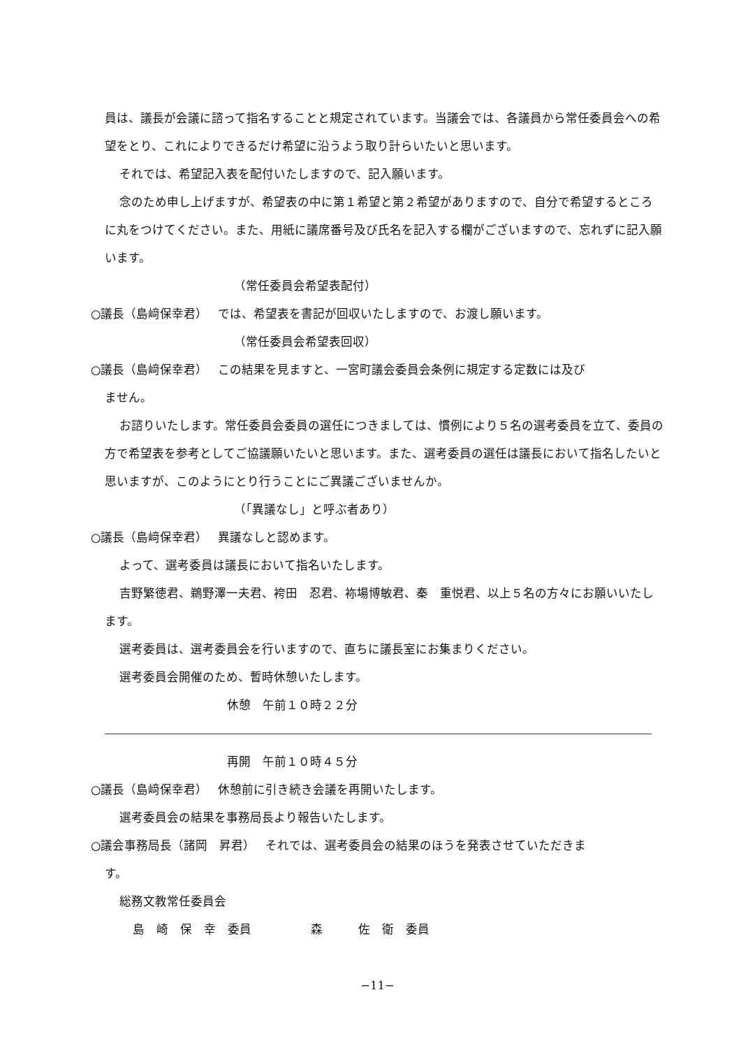員は、議長が会議に諮って指名することと規定されています。当議会では、各議員から常任委員会への希望をとり、これによりできるだけ希望に沿うよう取り計らいたいと思います。
それでは、希望記入表を配付いたしますので、記入願います。
念のため申し上げますが、希望表の中に第１希望と第２希望がありますので、自分で希望するところに丸をつけてください。また、用紙に議席番号及び氏名を記入する欄がございますので、忘れずに記入願います。
（常任委員会希望表配付）
○議長（島﨑保幸君）　 では、希望表を書記が回収いたしますので、お渡し願います。
（常任委員会希望表回収）
○議長（島﨑保幸君）　 この結果を見ますと、一宮町議会委員会条例に規定する定数には及び
ません。
お諮りいたします。常任委員会委員の選任につきましては、慣例により５名の選考委員を立て、委員の方で希望表を参考としてご協議願いたいと思います。また、選考委員の選任は議長において指名したいと思いますが、このようにとり行うことにご異議ございませんか。
（「異議なし」と呼ぶ者あり）
○議長（島﨑保幸君）　 異議なしと認めます。
よって、選考委員は議長において指名いたします。
吉野繁徳君、鵜野澤一夫君、袴田　忍君、袮場博敏君、秦　重悦君、以上５名の方々にお願いいたします。
選考委員は、選考委員会を行いますので、直ちに議長室にお集まりください。
選考委員会開催のため、暫時休憩いたします。
休憩　午前１０時２２分
再開　午前１０時４５分
○議長（島﨑保幸君）　 休憩前に引き続き会議を再開いたします。
選考委員会の結果を事務局長より報告いたします。
○議会事務局長（諸岡　昇君）　 それでは、選考委員会の結果のほうを発表させていただきま
す。
総務文教常任委員会
島　崎　保　幸　委員　　　　　森　　　佐　衛　委員
−11−